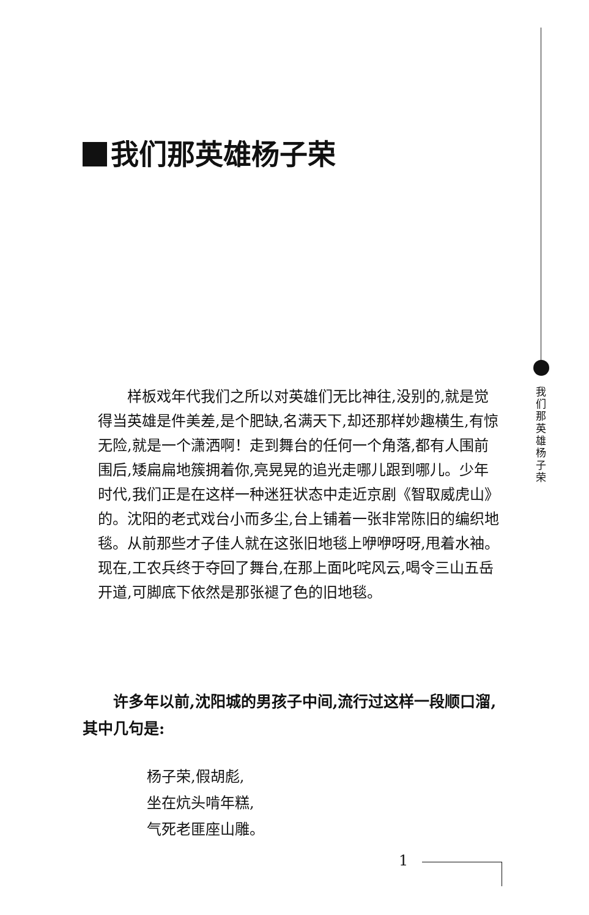我们那英雄杨子荣
我们那英雄杨子荣
样板戏年代我们之所以对英雄们无比神往,没别的,就是觉得当英雄是件美差,是个肥缺,名满天下,却还那样妙趣横生,有惊无险,就是一个潇洒啊！走到舞台的任何一个角落,都有人围前围后,矮扁扁地簇拥着你,亮晃晃的追光走哪儿跟到哪儿。少年时代,我们正是在这样一种迷狂状态中走近京剧《智取威虎山》的。沈阳的老式戏台小而多尘,台上铺着一张非常陈旧的编织地毯。从前那些才子佳人就在这张旧地毯上咿咿呀呀,甩着水袖。现在,工农兵终于夺回了舞台,在那上面叱咤风云,喝令三山五岳开道,可脚底下依然是那张褪了色的旧地毯。
许多年以前,沈阳城的男孩子中间,流行过这样一段顺口溜,其中几句是:
杨子荣,假胡彪,
坐在炕头啃年糕,
气死老匪座山雕。
1